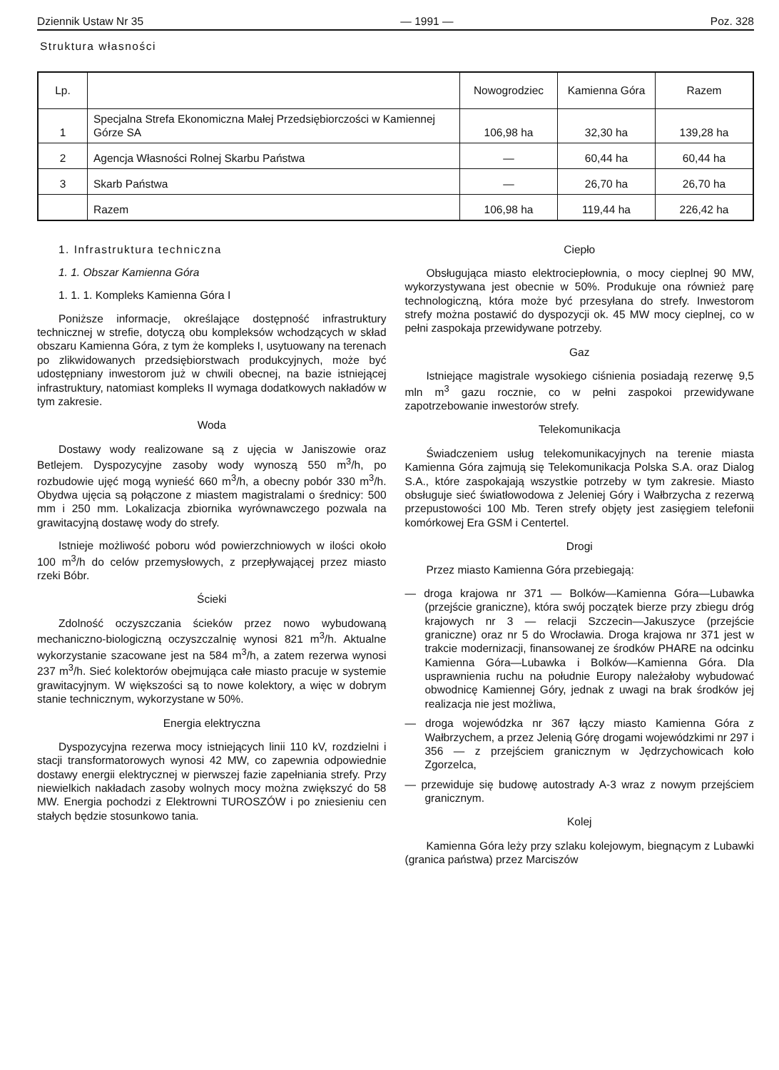Dziennik Ustaw Nr 35 — 1991 — Poz. 328
Struktura własności
| Lp. | | Nowogrodziec | Kamienna Góra | Razem |
| --- | --- | --- | --- | --- |
| 1 | Specjalna Strefa Ekonomiczna Małej Przedsiębiorczości w Kamiennej Górze SA | 106,98 ha | 32,30 ha | 139,28 ha |
| 2 | Agencja Własności Rolnej Skarbu Państwa | — | 60,44 ha | 60,44 ha |
| 3 | Skarb Państwa | — | 26,70 ha | 26,70 ha |
| | Razem | 106,98 ha | 119,44 ha | 226,42 ha |
1. Infrastruktura techniczna
1. 1. Obszar Kamienna Góra
1. 1. 1. Kompleks Kamienna Góra I
Poniższe informacje, określające dostępność infrastruktury technicznej w strefie, dotyczą obu kompleksów wchodzących w skład obszaru Kamienna Góra, z tym że kompleks I, usytuowany na terenach po zlikwidowanych przedsiębiorstwach produkcyjnych, może być udostępniany inwestorom już w chwili obecnej, na bazie istniejącej infrastruktury, natomiast kompleks II wymaga dodatkowych nakładów w tym zakresie.
Woda
Dostawy wody realizowane są z ujęcia w Janiszowie oraz Betlejem. Dyspozycyjne zasoby wody wynoszą 550 m<sup>3</sup>/h, po rozbudowie ujęć mogą wynieść 660 m<sup>3</sup>/h, a obecny pobór 330 m<sup>3</sup>/h. Obydwa ujęcia są połączone z miastem magistralami o średnicy: 500 mm i 250 mm. Lokalizacja zbiornika wyrównawczego pozwala na grawitacyjną dostawę wody do strefy.
Istnieje możliwość poboru wód powierzchniowych w ilości około 100 m<sup>3</sup>/h do celów przemysłowych, z przepływającej przez miasto rzeki Bóbr.
Ścieki
Zdolność oczyszczania ścieków przez nowo wybudowaną mechaniczno-biologiczną oczyszczalnię wynosi 821 m<sup>3</sup>/h. Aktualne wykorzystanie szacowane jest na 584 m<sup>3</sup>/h, a zatem rezerwa wynosi 237 m<sup>3</sup>/h. Sieć kolektorów obejmująca całe miasto pracuje w systemie grawitacyjnym. W większości są to nowe kolektory, a więc w dobrym stanie technicznym, wykorzystane w 50%.
Energia elektryczna
Dyspozycyjna rezerwa mocy istniejących linii 110 kV, rozdzielni i stacji transformatorowych wynosi 42 MW, co zapewnia odpowiednie dostawy energii elektrycznej w pierwszej fazie zapełniania strefy. Przy niewielkich nakładach zasoby wolnych mocy można zwiększyć do 58 MW. Energia pochodzi z Elektrowni TUROSZÓW i po zniesieniu cen stałych będzie stosunkowo tania.
Ciepło
Obsługująca miasto elektrociepłownia, o mocy cieplnej 90 MW, wykorzystywana jest obecnie w 50%. Produkuje ona również parę technologiczną, która może być przesyłana do strefy. Inwestorom strefy można postawić do dyspozycji ok. 45 MW mocy cieplnej, co w pełni zaspokaja przewidywane potrzeby.
Gaz
Istniejące magistrale wysokiego ciśnienia posiadają rezerwę 9,5 mln m<sup>3</sup> gazu rocznie, co w pełni zaspokoi przewidywane zapotrzebowanie inwestorów strefy.
Telekomunikacja
Świadczeniem usług telekomunikacyjnych na terenie miasta Kamienna Góra zajmują się Telekomunikacja Polska S.A. oraz Dialog S.A., które zaspokajają wszystkie potrzeby w tym zakresie. Miasto obsługuje sieć światłowodowa z Jeleniej Góry i Wałbrzycha z rezerwą przepustowości 100 Mb. Teren strefy objęty jest zasięgiem telefonii komórkowej Era GSM i Centertel.
Drogi
Przez miasto Kamienna Góra przebiegają:
— droga krajowa nr 371 — Bolków—Kamienna Góra—Lubawka (przejście graniczne), która swój początek bierze przy zbiegu dróg krajowych nr 3 — relacji Szczecin—Jakuszyce (przejście graniczne) oraz nr 5 do Wrocławia. Droga krajowa nr 371 jest w trakcie modernizacji, finansowanej ze środków PHARE na odcinku Kamienna Góra—Lubawka i Bolków—Kamienna Góra. Dla usprawnienia ruchu na południe Europy należałoby wybudować obwodnicę Kamiennej Góry, jednak z uwagi na brak środków jej realizacja nie jest możliwa,
— droga wojewódzka nr 367 łączy miasto Kamienna Góra z Wałbrzychem, a przez Jelenią Górę drogami wojewódzkimi nr 297 i 356 — z przejściem granicznym w Jędrzychowicach koło Zgorzelca,
— przewiduje się budowę autostrady A-3 wraz z nowym przejściem granicznym.
Kolej
Kamienna Góra leży przy szlaku kolejowym, biegnącym z Lubawki (granica państwa) przez Marciszów